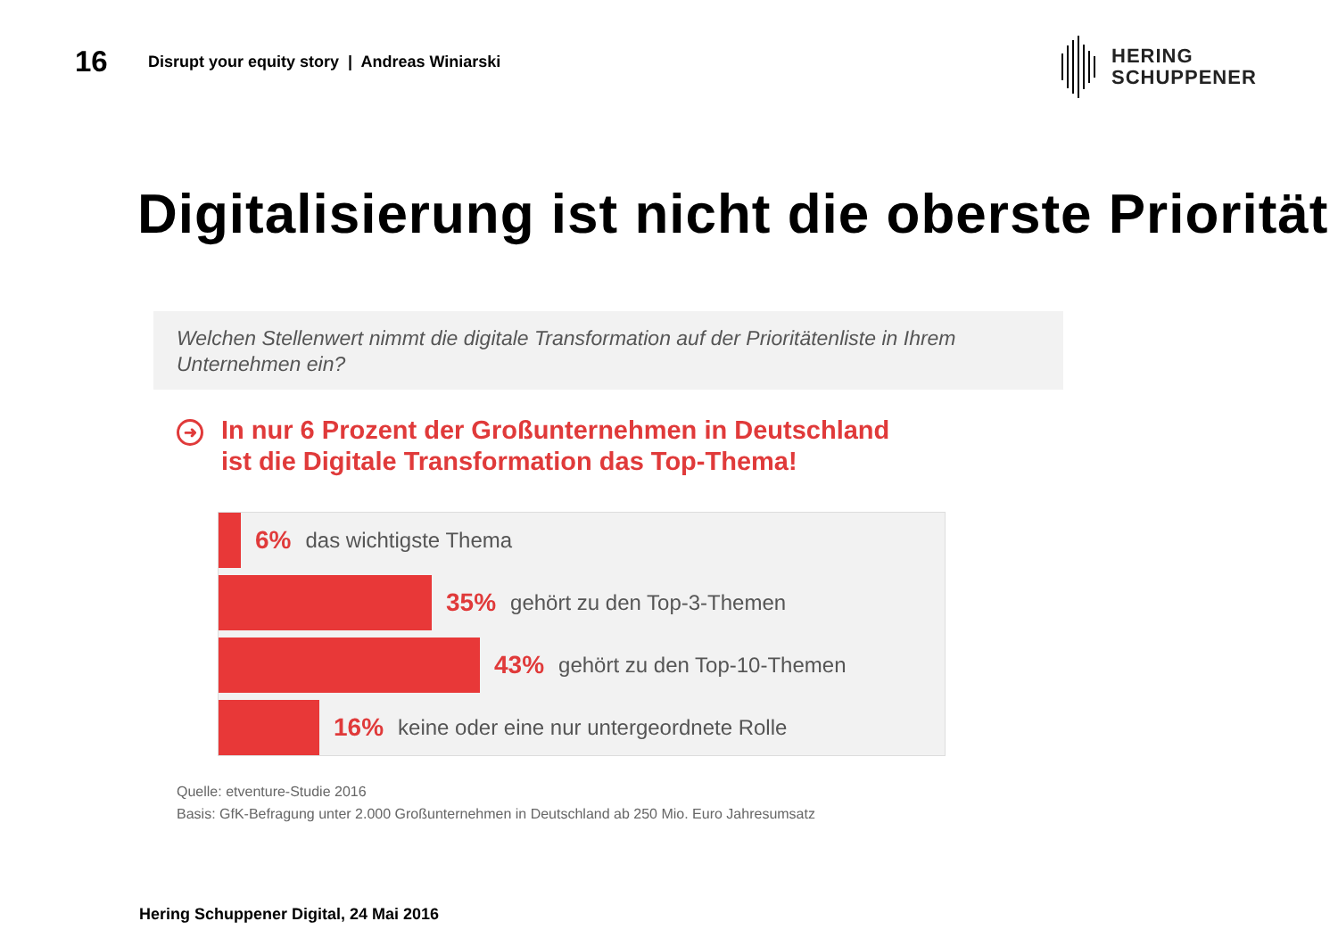16
Disrupt your equity story | Andreas Winiarski
HERING
SCHUPPENER
Digitalisierung ist nicht die oberste Priorität
Welchen Stellenwert nimmt die digitale Transformation auf der Prioritätenliste in Ihrem Unternehmen ein?
➜
In nur 6 Prozent der Großunternehmen in Deutschland
ist die Digitale Transformation das Top-Thema!
6% das wichtigste Thema
35% gehört zu den Top-3-Themen
43% gehört zu den Top-10-Themen
16% keine oder eine nur untergeordnete Rolle
Quelle: etventure-Studie 2016
Basis: GfK-Befragung unter 2.000 Großunternehmen in Deutschland ab 250 Mio. Euro Jahresumsatz
Hering Schuppener Digital, 24 Mai 2016